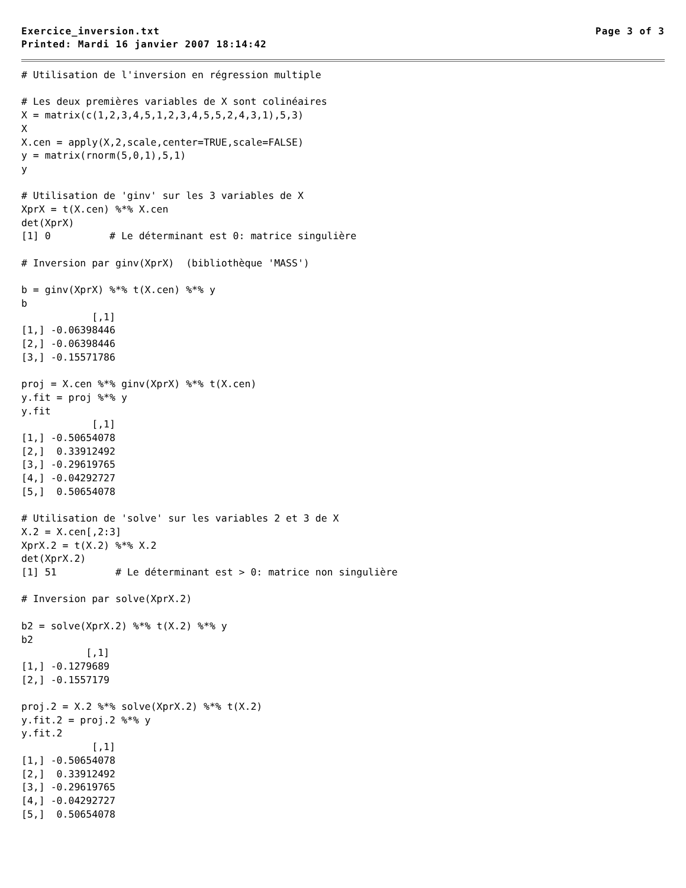Exercice_inversion.txt Page 3 of 3
Printed: Mardi 16 janvier 2007 18:14:42
# Utilisation de l'inversion en régression multiple

# Les deux premières variables de X sont colinéaires
X = matrix(c(1,2,3,4,5,1,2,3,4,5,5,2,4,3,1),5,3)
X
X.cen = apply(X,2,scale,center=TRUE,scale=FALSE)
y = matrix(rnorm(5,0,1),5,1)
y

# Utilisation de 'ginv' sur les 3 variables de X
XprX = t(X.cen) %*% X.cen
det(XprX)
[1] 0          # Le déterminant est 0: matrice singulière

# Inversion par ginv(XprX)  (bibliothèque 'MASS')

b = ginv(XprX) %*% t(X.cen) %*% y
b
            [,1]
[1,] -0.06398446
[2,] -0.06398446
[3,] -0.15571786

proj = X.cen %*% ginv(XprX) %*% t(X.cen)
y.fit = proj %*% y
y.fit
            [,1]
[1,] -0.50654078
[2,]  0.33912492
[3,] -0.29619765
[4,] -0.04292727
[5,]  0.50654078

# Utilisation de 'solve' sur les variables 2 et 3 de X
X.2 = X.cen[,2:3]
XprX.2 = t(X.2) %*% X.2
det(XprX.2)
[1] 51          # Le déterminant est > 0: matrice non singulière

# Inversion par solve(XprX.2)

b2 = solve(XprX.2) %*% t(X.2) %*% y
b2
           [,1]
[1,] -0.1279689
[2,] -0.1557179

proj.2 = X.2 %*% solve(XprX.2) %*% t(X.2)
y.fit.2 = proj.2 %*% y
y.fit.2
            [,1]
[1,] -0.50654078
[2,]  0.33912492
[3,] -0.29619765
[4,] -0.04292727
[5,]  0.50654078